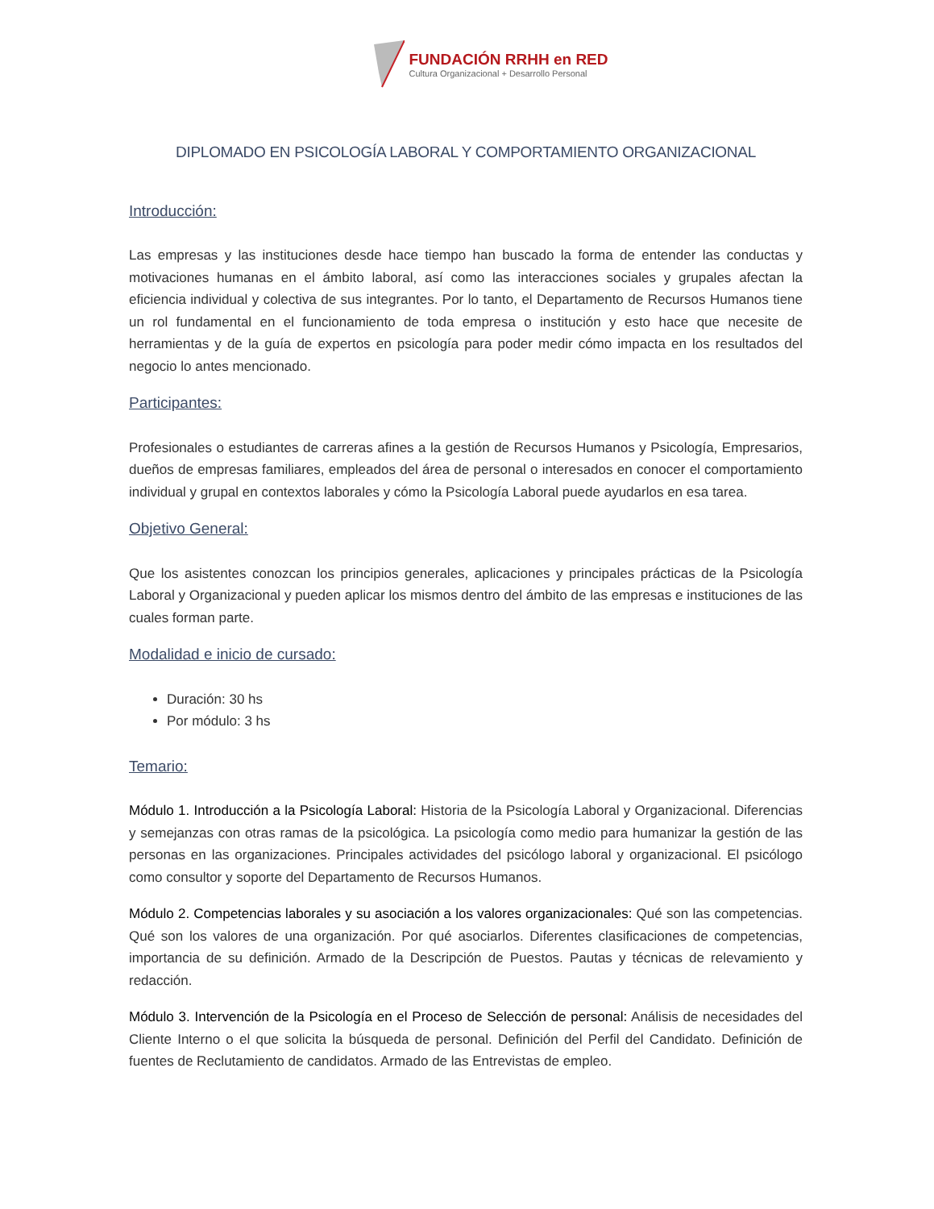FUNDACIÓN RRHH en RED
Cultura Organizacional + Desarrollo Personal
DIPLOMADO EN PSICOLOGÍA LABORAL Y COMPORTAMIENTO ORGANIZACIONAL
Introducción:
Las empresas y las instituciones desde hace tiempo han buscado la forma de entender las conductas y motivaciones humanas en el ámbito laboral, así como las interacciones sociales y grupales afectan la eficiencia individual y colectiva de sus integrantes. Por lo tanto, el Departamento de Recursos Humanos tiene un rol fundamental en el funcionamiento de toda empresa o institución y esto hace que necesite de herramientas y de la guía de expertos en psicología para poder medir cómo impacta en los resultados del negocio lo antes mencionado.
Participantes:
Profesionales o estudiantes de carreras afines a la gestión de Recursos Humanos y Psicología, Empresarios, dueños de empresas familiares, empleados del área de personal o interesados en conocer el comportamiento individual y grupal en contextos laborales y cómo la Psicología Laboral puede ayudarlos en esa tarea.
Objetivo General:
Que los asistentes conozcan los principios generales, aplicaciones y principales prácticas de la Psicología Laboral y Organizacional y pueden aplicar los mismos dentro del ámbito de las empresas e instituciones de las cuales forman parte.
Modalidad e inicio de cursado:
Duración: 30 hs
Por módulo: 3 hs
Temario:
Módulo 1. Introducción a la Psicología Laboral: Historia de la Psicología Laboral y Organizacional. Diferencias y semejanzas con otras ramas de la psicológica. La psicología como medio para humanizar la gestión de las personas en las organizaciones. Principales actividades del psicólogo laboral y organizacional. El psicólogo como consultor y soporte del Departamento de Recursos Humanos.
Módulo 2. Competencias laborales y su asociación a los valores organizacionales: Qué son las competencias. Qué son los valores de una organización. Por qué asociarlos. Diferentes clasificaciones de competencias, importancia de su definición. Armado de la Descripción de Puestos. Pautas y técnicas de relevamiento y redacción.
Módulo 3. Intervención de la Psicología en el Proceso de Selección de personal: Análisis de necesidades del Cliente Interno o el que solicita la búsqueda de personal. Definición del Perfil del Candidato. Definición de fuentes de Reclutamiento de candidatos. Armado de las Entrevistas de empleo.